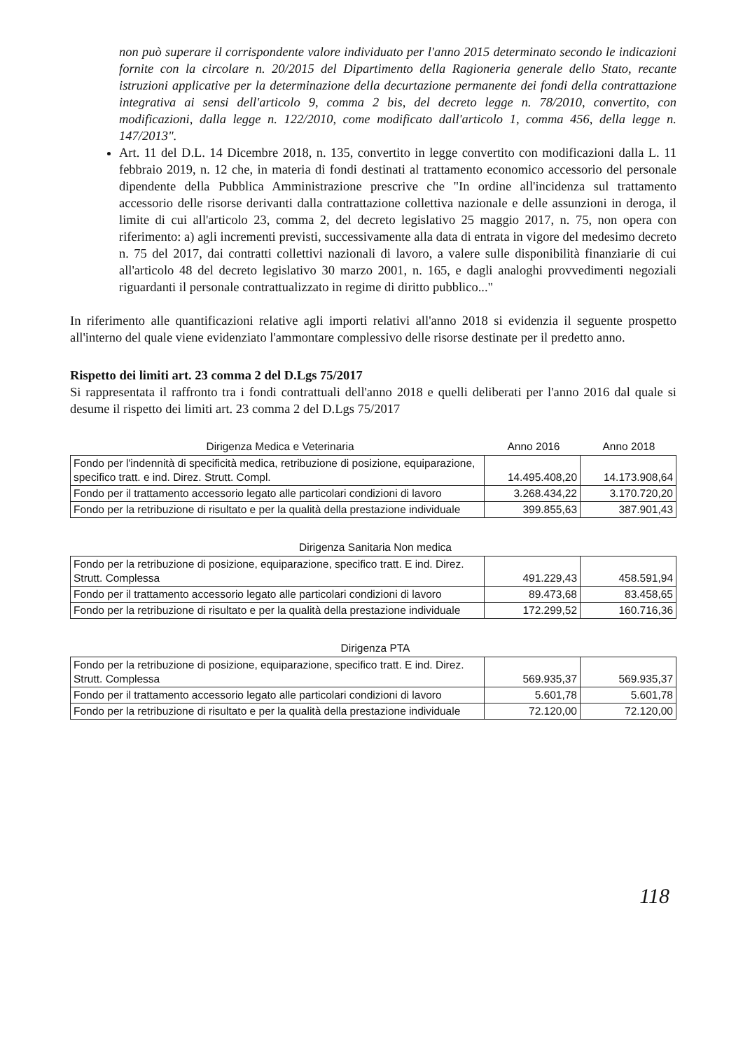non può superare il corrispondente valore individuato per l'anno 2015 determinato secondo le indicazioni fornite con la circolare n. 20/2015 del Dipartimento della Ragioneria generale dello Stato, recante istruzioni applicative per la determinazione della decurtazione permanente dei fondi della contrattazione integrativa ai sensi dell'articolo 9, comma 2 bis, del decreto legge n. 78/2010, convertito, con modificazioni, dalla legge n. 122/2010, come modificato dall'articolo 1, comma 456, della legge n. 147/2013".
Art. 11 del D.L. 14 Dicembre 2018, n. 135, convertito in legge convertito con modificazioni dalla L. 11 febbraio 2019, n. 12 che, in materia di fondi destinati al trattamento economico accessorio del personale dipendente della Pubblica Amministrazione prescrive che "In ordine all'incidenza sul trattamento accessorio delle risorse derivanti dalla contrattazione collettiva nazionale e delle assunzioni in deroga, il limite di cui all'articolo 23, comma 2, del decreto legislativo 25 maggio 2017, n. 75, non opera con riferimento: a) agli incrementi previsti, successivamente alla data di entrata in vigore del medesimo decreto n. 75 del 2017, dai contratti collettivi nazionali di lavoro, a valere sulle disponibilità finanziarie di cui all'articolo 48 del decreto legislativo 30 marzo 2001, n. 165, e dagli analoghi provvedimenti negoziali riguardanti il personale contrattualizzato in regime di diritto pubblico..."
In riferimento alle quantificazioni relative agli importi relativi all'anno 2018 si evidenzia il seguente prospetto all'interno del quale viene evidenziato l'ammontare complessivo delle risorse destinate per il predetto anno.
Rispetto dei limiti art. 23 comma 2 del D.Lgs 75/2017
Si rappresentata il raffronto tra i fondi contrattuali dell'anno 2018 e quelli deliberati per l'anno 2016 dal quale si desume il rispetto dei limiti art. 23 comma 2 del D.Lgs 75/2017
Dirigenza Medica e Veterinaria Anno 2016 Anno 2018
| Fondo per l'indennità di specificità medica, retribuzione di posizione, equiparazione, specifico tratt. e ind. Direz. Strutt. Compl. | 14.495.408,20 | 14.173.908,64 |
| Fondo per il trattamento accessorio legato alle particolari condizioni di lavoro | 3.268.434,22 | 3.170.720,20 |
| Fondo per la retribuzione di risultato e per la qualità della prestazione individuale | 399.855,63 | 387.901,43 |
Dirigenza Sanitaria Non medica
| Fondo per la retribuzione di posizione, equiparazione, specifico tratt. E ind. Direz. Strutt. Complessa | 491.229,43 | 458.591,94 |
| Fondo per il trattamento accessorio legato alle particolari condizioni di lavoro | 89.473,68 | 83.458,65 |
| Fondo per la retribuzione di risultato e per la qualità della prestazione individuale | 172.299,52 | 160.716,36 |
Dirigenza PTA
| Fondo per la retribuzione di posizione, equiparazione, specifico tratt. E ind. Direz. Strutt. Complessa | 569.935,37 | 569.935,37 |
| Fondo per il trattamento accessorio legato alle particolari condizioni di lavoro | 5.601,78 | 5.601,78 |
| Fondo per la retribuzione di risultato e per la qualità della prestazione individuale | 72.120,00 | 72.120,00 |
118